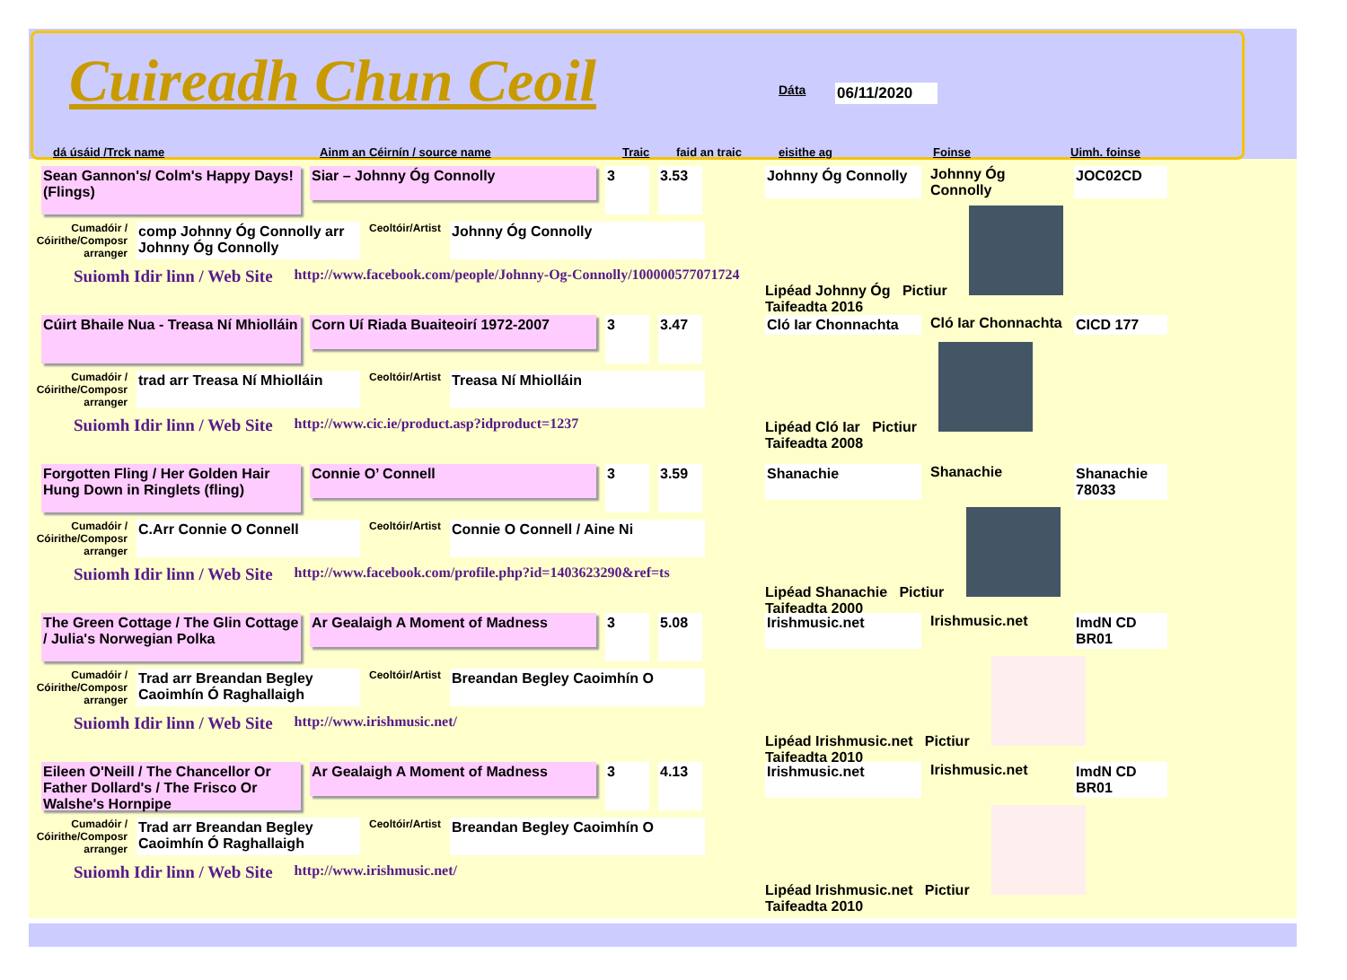Cuireadh Chun Ceoil Dáta 06/11/2020
dá úsáid /Trck name Ainm an Céirnín / source name Traic faid an traic eisithe ag Foinse Uimh. foinse
Sean Gannon's/ Colm's Happy Days! (Flings) Siar – Johnny Óg Connolly 3 3.53
Cumadóir / Cóirithe/Composr arranger comp Johnny Óg Connolly arr Johnny Óg Connolly Ceoltóir/Artist Johnny Óg Connolly
Suiomh Idir linn / Web Site http://www.facebook.com/people/Johnny-Og-Connolly/100000577071724
Johnny Óg Connolly Johnny Óg Connolly JOC02CD
Lipéad Johnny Óg Pictiur
Taifeadta 2016
Cúirt Bhaile Nua - Treasa Ní Mhiolláin Corn Uí Riada Buaiteoirí 1972-2007 3 3.47
Cumadóir / Cóirithe/Composr arranger trad arr Treasa Ní Mhiolláin Ceoltóir/Artist Treasa Ní Mhiolláin
Suiomh Idir linn / Web Site http://www.cic.ie/product.asp?idproduct=1237
Cló Iar Chonnachta Cló Iar Chonnachta CICD 177
Lipéad Cló Iar Pictiur
Taifeadta 2008
Forgotten Fling / Her Golden Hair Hung Down in Ringlets (fling) Connie O’ Connell 3 3.59
Cumadóir / Cóirithe/Composr arranger C.Arr Connie O Connell Ceoltóir/Artist Connie O Connell / Aine Ni
Suiomh Idir linn / Web Site http://www.facebook.com/profile.php?id=1403623290&ref=ts
Shanachie Shanachie Shanachie 78033
Lipéad Shanachie Pictiur
Taifeadta 2000
The Green Cottage / The Glin Cottage / Julia's Norwegian Polka Ar Gealaigh A Moment of Madness 3 5.08
Cumadóir / Cóirithe/Composr arranger Trad arr Breandan Begley Caoimhín Ó Raghallaigh Ceoltóir/Artist Breandan Begley Caoimhín O
Suiomh Idir linn / Web Site http://www.irishmusic.net/
Irishmusic.net Irishmusic.net ImdN CD BR01
Lipéad Irishmusic.net Pictiur
Taifeadta 2010
Eileen O'Neill / The Chancellor Or Father Dollard's / The Frisco Or Walshe's Hornpipe Ar Gealaigh A Moment of Madness 3 4.13
Cumadóir / Cóirithe/Composr arranger Trad arr Breandan Begley Caoimhín Ó Raghallaigh Ceoltóir/Artist Breandan Begley Caoimhín O
Suiomh Idir linn / Web Site http://www.irishmusic.net/
Irishmusic.net Irishmusic.net ImdN CD BR01
Lipéad Irishmusic.net Pictiur
Taifeadta 2010